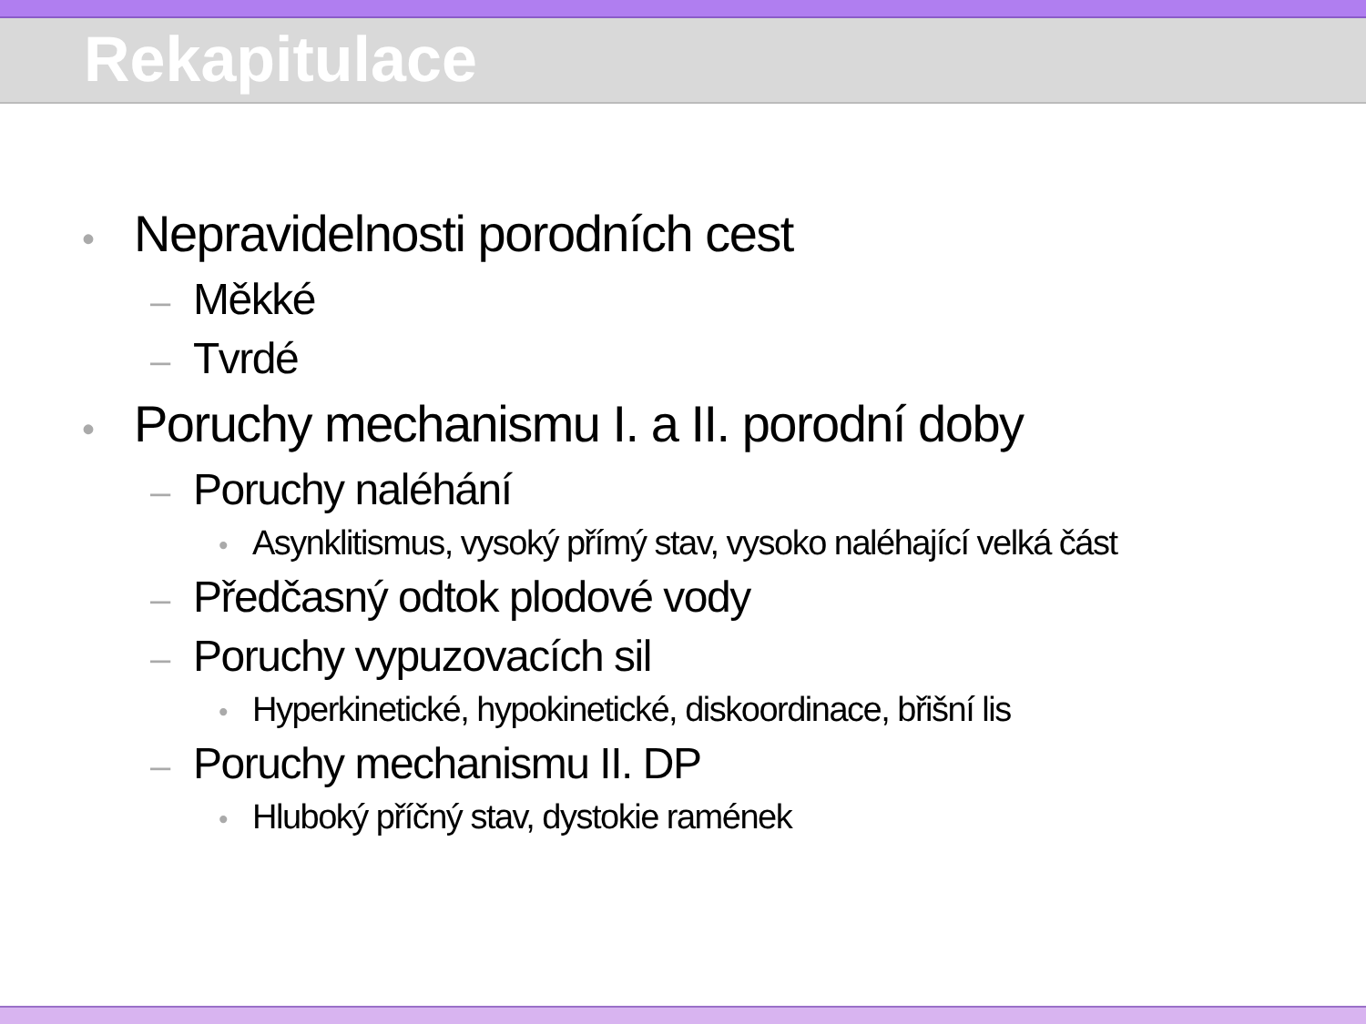Rekapitulace
• Nepravidelnosti porodních cest
– Měkké
– Tvrdé
• Poruchy mechanismu I. a II. porodní doby
– Poruchy naléhání
• Asynklitismus, vysoký přímý stav, vysoko naléhající velká část
– Předčasný odtok plodové vody
– Poruchy vypuzovacích sil
• Hyperkinetické, hypokinetické, diskoordinace, břišní lis
– Poruchy mechanismu II. DP
• Hluboký příčný stav, dystokie ramének